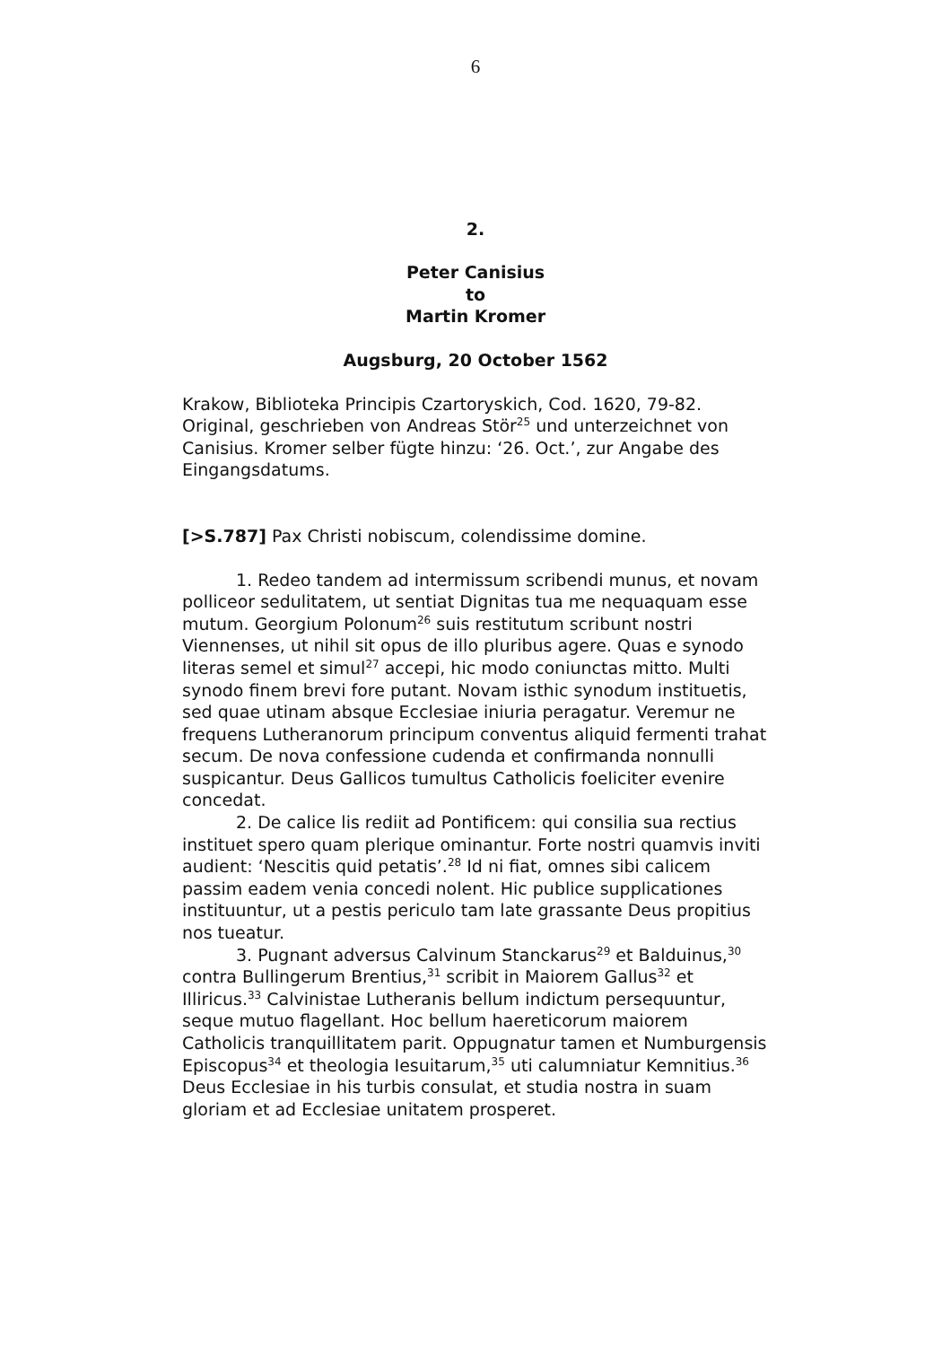6
2.
Peter Canisius
to
Martin Kromer
Augsburg, 20 October 1562
Krakow, Biblioteka Principis Czartoryskich, Cod. 1620, 79-82. Original, geschrieben von Andreas Stör<sup>25</sup> und unterzeichnet von Canisius. Kromer selber fügte hinzu: ‘26. Oct.’, zur Angabe des Eingangsdatums.
[>S.787] Pax Christi nobiscum, colendissime domine.
1. Redeo tandem ad intermissum scribendi munus, et novam polliceor sedulitatem, ut sentiat Dignitas tua me nequaquam esse mutum. Georgium Polonum<sup>26</sup> suis restitutum scribunt nostri Viennenses, ut nihil sit opus de illo pluribus agere. Quas e synodo literas semel et simul<sup>27</sup> accepi, hic modo coniunctas mitto. Multi synodo finem brevi fore putant. Novam isthic synodum instituetis, sed quae utinam absque Ecclesiae iniuria peragatur. Veremur ne frequens Lutheranorum principum conventus aliquid fermenti trahat secum. De nova confessione cudenda et confirmanda nonnulli suspicantur. Deus Gallicos tumultus Catholicis foeliciter evenire concedat.
2. De calice lis rediit ad Pontificem: qui consilia sua rectius instituet spero quam plerique ominantur. Forte nostri quamvis inviti audient: ‘Nescitis quid petatis’.<sup>28</sup> Id ni fiat, omnes sibi calicem passim eadem venia concedi nolent. Hic publice supplicationes instituuntur, ut a pestis periculo tam late grassante Deus propitius nos tueatur.
3. Pugnant adversus Calvinum Stanckarus<sup>29</sup> et Balduinus,<sup>30</sup> contra Bullingerum Brentius,<sup>31</sup> scribit in Maiorem Gallus<sup>32</sup> et Illiricus.<sup>33</sup> Calvinistae Lutheranis bellum indictum persequuntur, seque mutuo flagellant. Hoc bellum haereticorum maiorem Catholicis tranquillitatem parit. Oppugnatur tamen et Numburgensis Episcopus<sup>34</sup> et theologia Iesuitarum,<sup>35</sup> uti calumniatur Kemnitius.<sup>36</sup> Deus Ecclesiae in his turbis consulat, et studia nostra in suam gloriam et ad Ecclesiae unitatem prosperet.